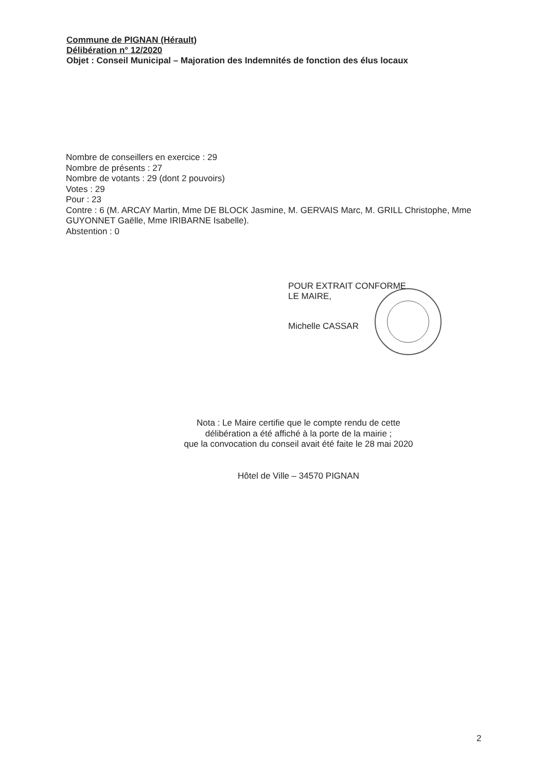Commune de PIGNAN (Hérault)
Délibération n° 12/2020
Objet : Conseil Municipal – Majoration des Indemnités de fonction des élus locaux
Nombre de conseillers en exercice : 29
Nombre de présents : 27
Nombre de votants : 29 (dont 2 pouvoirs)
Votes : 29
Pour : 23
Contre : 6 (M. ARCAY Martin, Mme DE BLOCK Jasmine, M. GERVAIS Marc, M. GRILL Christophe, Mme GUYONNET Gaëlle, Mme IRIBARNE Isabelle).
Abstention : 0
POUR EXTRAIT CONFORME
LE MAIRE,
Michelle CASSAR
Nota : Le Maire certifie que le compte rendu de cette
délibération a été affiché à la porte de la mairie ;
que la convocation du conseil avait été faite le 28 mai 2020
Hôtel de Ville – 34570 PIGNAN
2